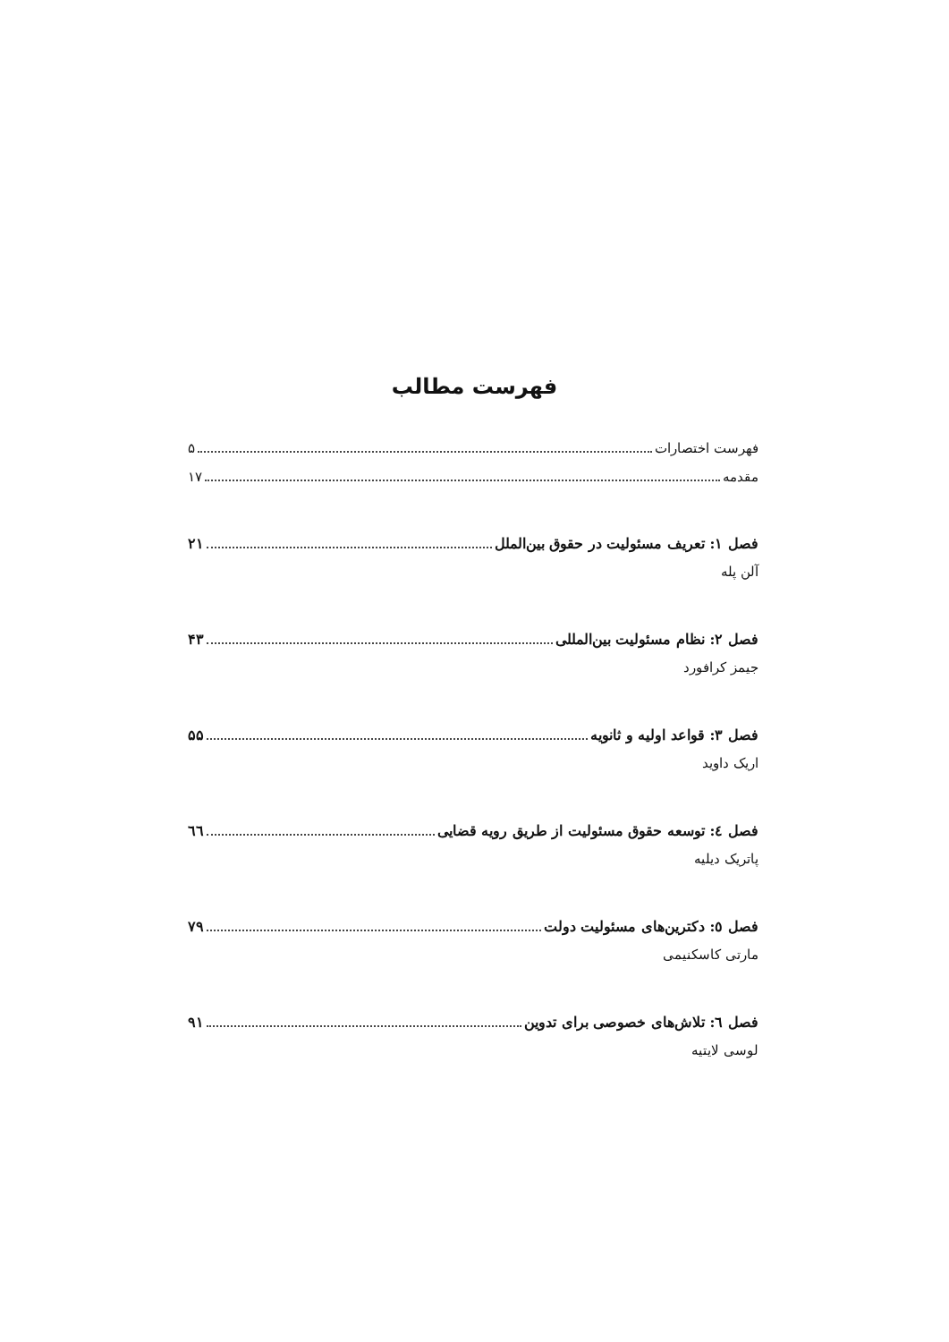فهرست مطالب
فهرست اختصارات ۵
مقدمه ۱۷
فصل ۱: تعریف مسئولیت در حقوق بین‌الملل ۲۱
آلن پله
فصل ۲: نظام مسئولیت بین‌المللی ۴۳
جیمز کرافورد
فصل ۳: قواعد اولیه و ثانویه ۵۵
اریک داوید
فصل ٤: توسعه حقوق مسئولیت از طریق رویه قضایی ٦٦
پاتریک دیلیه
فصل ٥: دکترین‌های مسئولیت دولت ۷۹
مارتی کاسکنیمی
فصل ٦: تلاش‌های خصوصی برای تدوین ۹۱
لوسی لایتیه